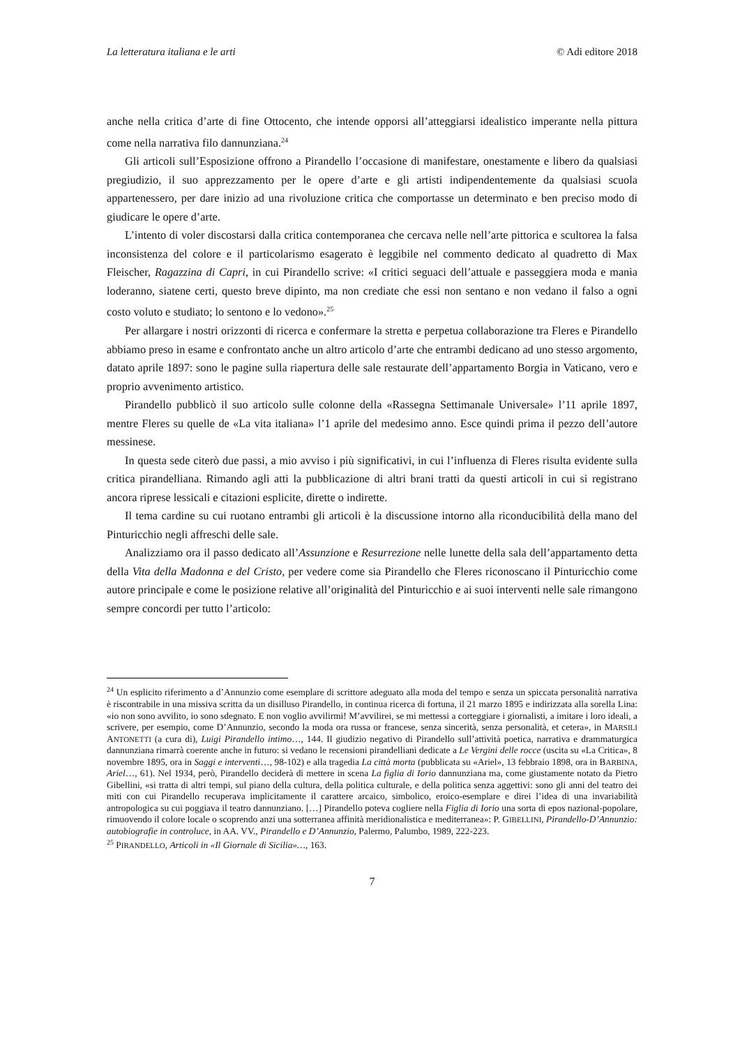La letteratura italiana e le arti © Adi editore 2018
anche nella critica d’arte di fine Ottocento, che intende opporsi all’atteggiarsi idealistico imperante nella pittura come nella narrativa filo dannunziana.<sup>24</sup>
Gli articoli sull’Esposizione offrono a Pirandello l’occasione di manifestare, onestamente e libero da qualsiasi pregiudizio, il suo apprezzamento per le opere d’arte e gli artisti indipendentemente da qualsiasi scuola appartenessero, per dare inizio ad una rivoluzione critica che comportasse un determinato e ben preciso modo di giudicare le opere d’arte.
L’intento di voler discostarsi dalla critica contemporanea che cercava nelle nell’arte pittorica e scultorea la falsa inconsistenza del colore e il particolarismo esagerato è leggibile nel commento dedicato al quadretto di Max Fleischer, Ragazzina di Capri, in cui Pirandello scrive: «I critici seguaci dell’attuale e passeggiera moda e manìa loderanno, siatene certi, questo breve dipinto, ma non crediate che essi non sentano e non vedano il falso a ogni costo voluto e studiato; lo sentono e lo vedono».<sup>25</sup>
Per allargare i nostri orizzonti di ricerca e confermare la stretta e perpetua collaborazione tra Fleres e Pirandello abbiamo preso in esame e confrontato anche un altro articolo d’arte che entrambi dedicano ad uno stesso argomento, datato aprile 1897: sono le pagine sulla riapertura delle sale restaurate dell’appartamento Borgia in Vaticano, vero e proprio avvenimento artistico.
Pirandello pubblicò il suo articolo sulle colonne della «Rassegna Settimanale Universale» l’11 aprile 1897, mentre Fleres su quelle de «La vita italiana» l’1 aprile del medesimo anno. Esce quindi prima il pezzo dell’autore messinese.
In questa sede citerò due passi, a mio avviso i più significativi, in cui l’influenza di Fleres risulta evidente sulla critica pirandelliana. Rimando agli atti la pubblicazione di altri brani tratti da questi articoli in cui si registrano ancora riprese lessicali e citazioni esplicite, dirette o indirette.
Il tema cardine su cui ruotano entrambi gli articoli è la discussione intorno alla riconducibilità della mano del Pinturicchio negli affreschi delle sale.
Analizziamo ora il passo dedicato all’Assunzione e Resurrezione nelle lunette della sala dell’appartamento detta della Vita della Madonna e del Cristo, per vedere come sia Pirandello che Fleres riconoscano il Pinturicchio come autore principale e come le posizione relative all’originalità del Pinturicchio e ai suoi interventi nelle sale rimangono sempre concordi per tutto l’articolo:
<sup>24</sup> Un esplicito riferimento a d’Annunzio come esemplare di scrittore adeguato alla moda del tempo e senza un spiccata personalità narrativa è riscontrabile in una missiva scritta da un disilluso Pirandello, in continua ricerca di fortuna, il 21 marzo 1895 e indirizzata alla sorella Lina: «io non sono avvilito, io sono sdegnato. E non voglio avvilirmi! M’avvilirei, se mi mettessi a corteggiare i giornalisti, a imitare i loro ideali, a scrivere, per esempio, come D’Annunzio, secondo la moda ora russa or francese, senza sincerità, senza personalità, et cetera», in MARSILI ANTONETTI (a cura di), Luigi Pirandello intimo…, 144. Il giudizio negativo di Pirandello sull’attività poetica, narrativa e drammaturgica dannunziana rimarrà coerente anche in futuro: si vedano le recensioni pirandelliani dedicate a Le Vergini delle rocce (uscita su «La Critica», 8 novembre 1895, ora in Saggi e interventi…, 98-102) e alla tragedia La città morta (pubblicata su «Ariel», 13 febbraio 1898, ora in BARBINA, Ariel…, 61). Nel 1934, però, Pirandello deciderà di mettere in scena La figlia di Iorio dannunziana ma, come giustamente notato da Pietro Gibellini, «si tratta di altri tempi, sul piano della cultura, della politica culturale, e della politica senza aggettivi: sono gli anni del teatro dei miti con cui Pirandello recuperava implicitamente il carattere arcaico, simbolico, eroico-esemplare e direi l’idea di una invariabilità antropologica su cui poggiava il teatro dannunziano. […] Pirandello poteva cogliere nella Figlia di Iorio una sorta di epos nazional-popolare, rimuovendo il colore locale o scoprendo anzi una sotterranea affinità meridionalistica e mediterranea»: P. GIBELLINI, Pirandello-D’Annunzio: autobiografie in controluce, in AA. VV., Pirandello e D’Annunzio, Palermo, Palumbo, 1989, 222-223.
<sup>25</sup> PIRANDELLO, Articoli in «Il Giornale di Sicilia»…, 163.
7